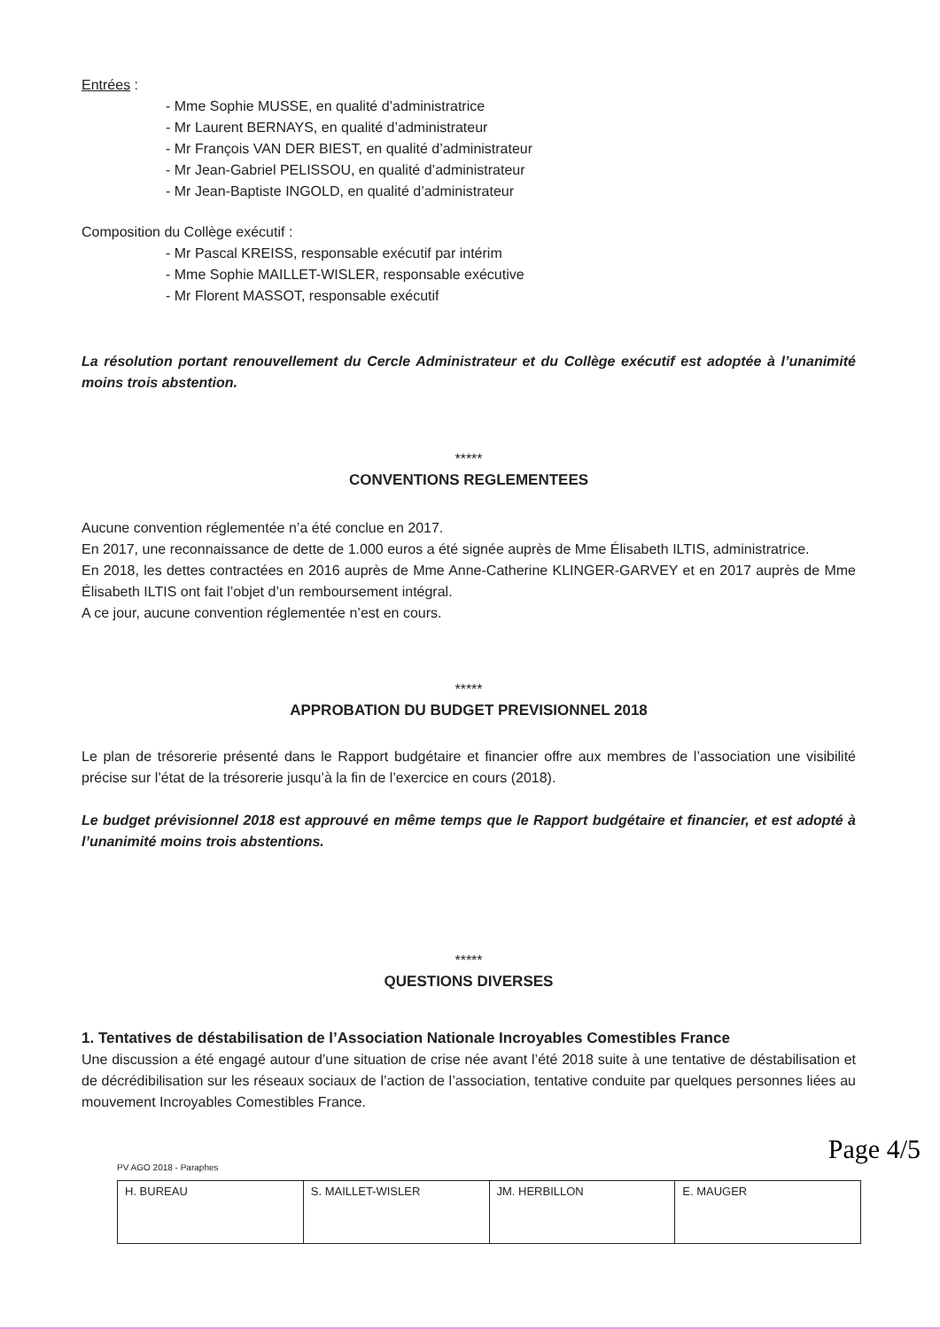Entrées :
- Mme Sophie MUSSE, en qualité d’administratrice
- Mr Laurent BERNAYS, en qualité d’administrateur
- Mr François VAN DER BIEST, en qualité d’administrateur
- Mr Jean-Gabriel PELISSOU, en qualité d’administrateur
- Mr Jean-Baptiste INGOLD, en qualité d’administrateur
Composition du Collège exécutif :
- Mr Pascal KREISS, responsable exécutif par intérim
- Mme Sophie MAILLET-WISLER, responsable exécutive
- Mr Florent MASSOT, responsable exécutif
La résolution portant renouvellement du Cercle Administrateur et du Collège exécutif est adoptée à l’unanimité moins trois abstention.
*****
CONVENTIONS REGLEMENTEES
Aucune convention réglementée n’a été conclue en 2017.
En 2017, une reconnaissance de dette de 1.000 euros a été signée auprès de Mme Élisabeth ILTIS, administratrice.
En 2018, les dettes contractées en 2016 auprès de Mme Anne-Catherine KLINGER-GARVEY et en 2017 auprès de Mme Élisabeth ILTIS ont fait l’objet d’un remboursement intégral.
A ce jour, aucune convention réglementée n’est en cours.
*****
APPROBATION DU BUDGET PREVISIONNEL 2018
Le plan de trésorerie présenté dans le Rapport budgétaire et financier offre aux membres de l’association une visibilité précise sur l’état de la trésorerie jusqu’à la fin de l’exercice en cours (2018).
Le budget prévisionnel 2018 est approuvé en même temps que le Rapport budgétaire et financier, et est adopté à l’unanimité moins trois abstentions.
*****
QUESTIONS DIVERSES
1. Tentatives de déstabilisation de l’Association Nationale Incroyables Comestibles France
Une discussion a été engagé autour d’une situation de crise née avant l’été 2018 suite à une tentative de déstabilisation et de décrédibilisation sur les réseaux sociaux de l’action de l’association, tentative conduite par quelques personnes liées au mouvement Incroyables Comestibles France.
PV AGO 2018 - Paraphes
| H. BUREAU | S. MAILLET-WISLER | JM. HERBILLON | E. MAUGER |
Page 4/5